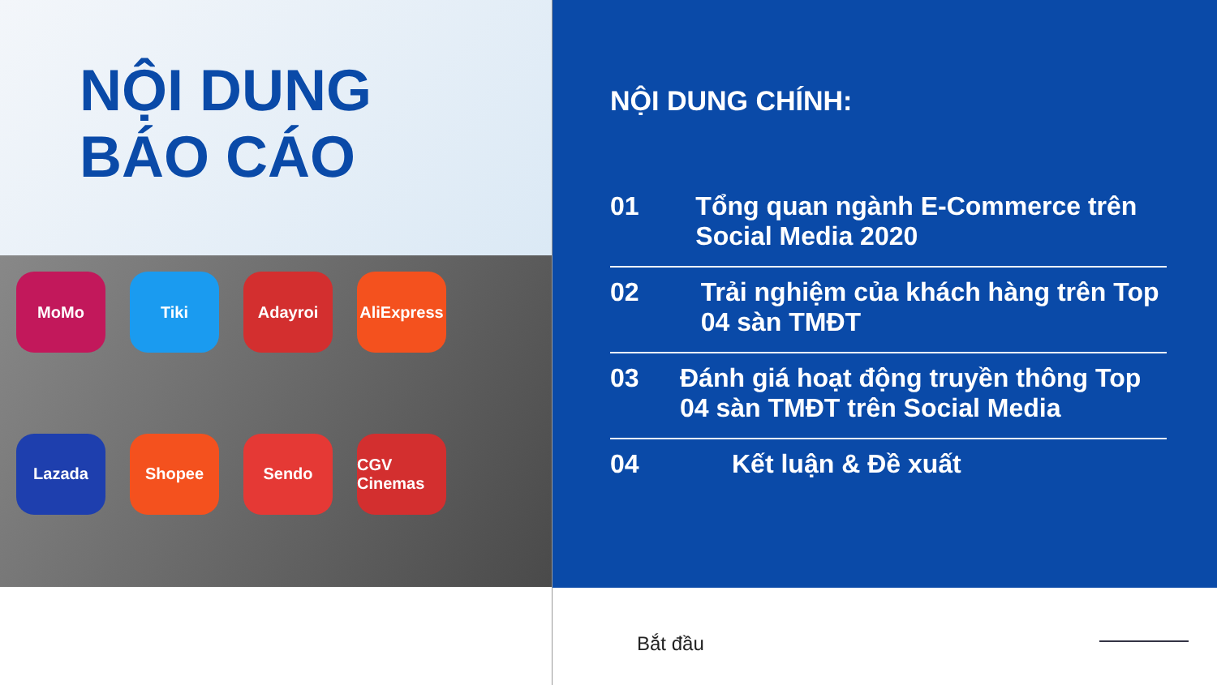NỘI DUNG
BÁO CÁO
MoMo
Tiki
Adayroi
AliExpress
Lazada
Shopee
Sendo
CGV Cinemas
NỘI DUNG CHÍNH:
01 Tổng quan ngành E-Commerce trên Social Media 2020
02 Trải nghiệm của khách hàng trên Top 04 sàn TMĐT
03 Đánh giá hoạt động truyền thông Top 04 sàn TMĐT trên Social Media
04 Kết luận & Đề xuất
Bắt đầu